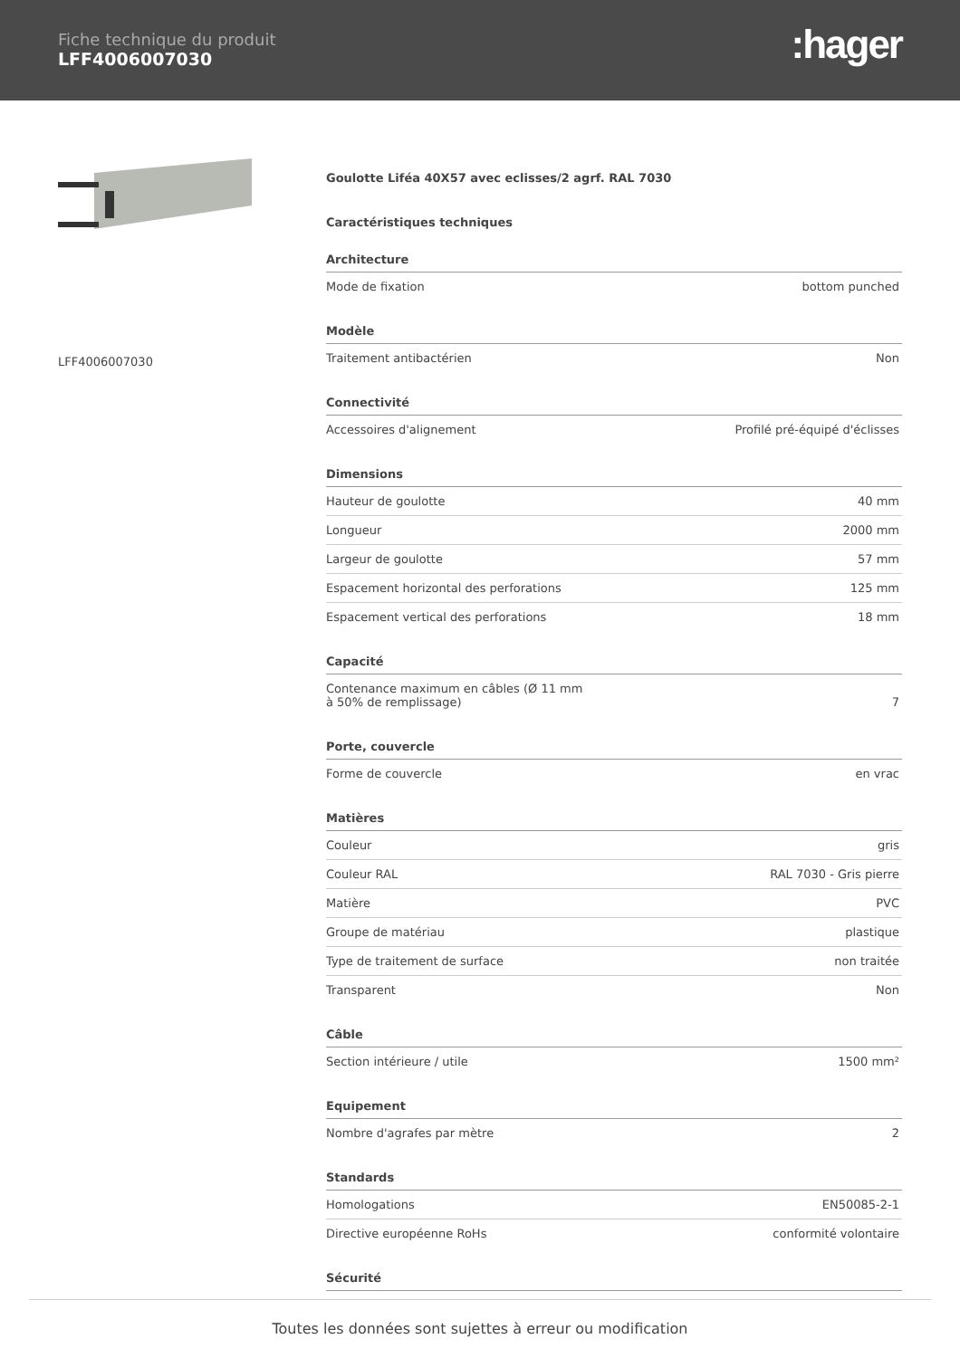Fiche technique du produit
LFF4006007030
:hager
LFF4006007030
Goulotte Liféa 40X57 avec eclisses/2 agrf. RAL 7030
Caractéristiques techniques
| Architecture | |
| --- | --- |
| Mode de fixation | bottom punched |
| Modèle | |
| Traitement antibactérien | Non |
| Connectivité | |
| Accessoires d'alignement | Profilé pré-équipé d'éclisses |
| Dimensions | |
| Hauteur de goulotte | 40 mm |
| Longueur | 2000 mm |
| Largeur de goulotte | 57 mm |
| Espacement horizontal des perforations | 125 mm |
| Espacement vertical des perforations | 18 mm |
| Capacité | |
| Contenance maximum en câbles (Ø 11 mm à 50% de remplissage) | 7 |
| Porte, couvercle | |
| Forme de couvercle | en vrac |
| Matières | |
| Couleur | gris |
| Couleur RAL | RAL 7030 - Gris pierre |
| Matière | PVC |
| Groupe de matériau | plastique |
| Type de traitement de surface | non traitée |
| Transparent | Non |
| Câble | |
| Section intérieure / utile | 1500 mm² |
| Equipement | |
| Nombre d'agrafes par mètre | 2 |
| Standards | |
| Homologations | EN50085-2-1 |
| Directive européenne RoHs | conformité volontaire |
| Sécurité | |
Toutes les données sont sujettes à erreur ou modification